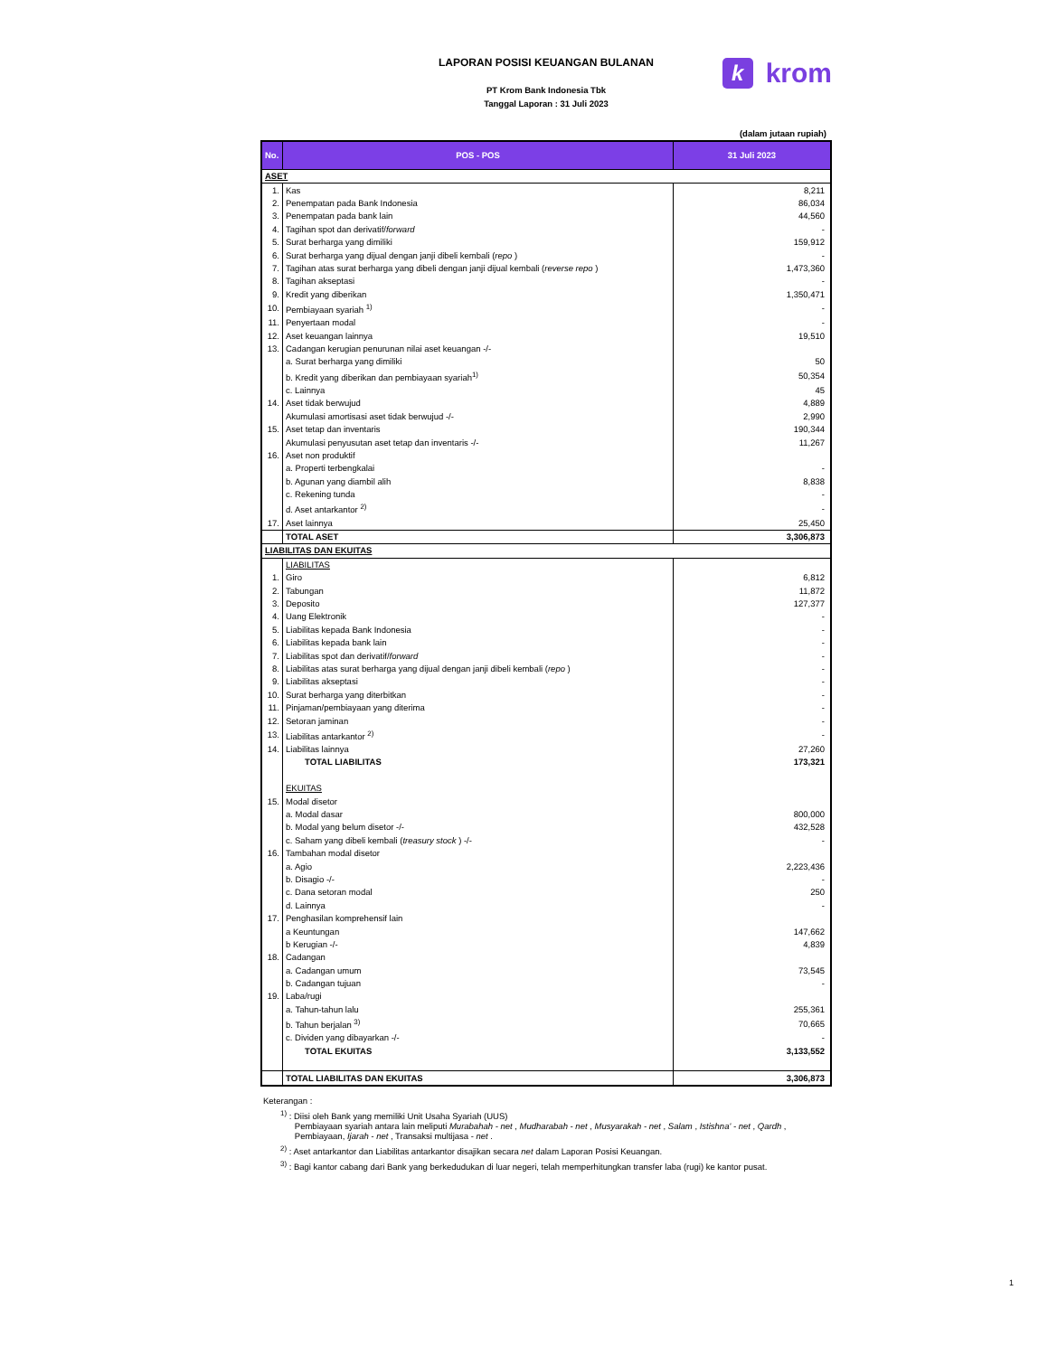kkrom
LAPORAN POSISI KEUANGAN BULANAN
PT Krom Bank Indonesia Tbk
Tanggal Laporan : 31 Juli 2023
(dalam jutaan rupiah)
| No. | POS - POS | 31 Juli 2023 |
| --- | --- | --- |
| ASET | | |
| 1. | Kas | 8,211 |
| 2. | Penempatan pada Bank Indonesia | 86,034 |
| 3. | Penempatan pada bank lain | 44,560 |
| 4. | Tagihan spot dan derivatif/ forward | - |
| 5. | Surat berharga yang dimiliki | 159,912 |
| 6. | Surat berharga yang dijual dengan janji dibeli kembali ( repo ) | - |
| 7. | Tagihan atas surat berharga yang dibeli dengan janji dijual kembali ( reverse repo ) | 1,473,360 |
| 8. | Tagihan akseptasi | - |
| 9. | Kredit yang diberikan | 1,350,471 |
| 10. | Pembiayaan syariah <sup>1)</sup> | - |
| 11. | Penyertaan modal | - |
| 12. | Aset keuangan lainnya | 19,510 |
| 13. | Cadangan kerugian penurunan nilai aset keuangan -/- | |
| | a. Surat berharga yang dimiliki | 50 |
| | b. Kredit yang diberikan dan pembiayaan syariah<sup>1)</sup> | 50,354 |
| | c. Lainnya | 45 |
| 14. | Aset tidak berwujud | 4,889 |
| | Akumulasi amortisasi aset tidak berwujud -/- | 2,990 |
| 15. | Aset tetap dan inventaris | 190,344 |
| | Akumulasi penyusutan aset tetap dan inventaris -/- | 11,267 |
| 16. | Aset non produktif | |
| | a. Properti terbengkalai | - |
| | b. Agunan yang diambil alih | 8,838 |
| | c. Rekening tunda | - |
| | d. Aset antarkantor <sup>2)</sup> | - |
| 17. | Aset lainnya | 25,450 |
| | TOTAL ASET | 3,306,873 |
| LIABILITAS DAN EKUITAS | | |
| | LIABILITAS | |
| 1. | Giro | 6,812 |
| 2. | Tabungan | 11,872 |
| 3. | Deposito | 127,377 |
| 4. | Uang Elektronik | - |
| 5. | Liabilitas kepada Bank Indonesia | - |
| 6. | Liabilitas kepada bank lain | - |
| 7. | Liabilitas spot dan derivatif/ forward | - |
| 8. | Liabilitas atas surat berharga yang dijual dengan janji dibeli kembali ( repo ) | - |
| 9. | Liabilitas akseptasi | - |
| 10. | Surat berharga yang diterbitkan | - |
| 11. | Pinjaman/pembiayaan yang diterima | - |
| 12. | Setoran jaminan | - |
| 13. | Liabilitas antarkantor <sup>2)</sup> | - |
| 14. | Liabilitas lainnya | 27,260 |
| | TOTAL LIABILITAS | 173,321 |
| | EKUITAS | |
| 15. | Modal disetor | |
| | a. Modal dasar | 800,000 |
| | b. Modal yang belum disetor -/- | 432,528 |
| | c. Saham yang dibeli kembali ( treasury stock ) -/- | - |
| 16. | Tambahan modal disetor | |
| | a. Agio | 2,223,436 |
| | b. Disagio -/- | - |
| | c. Dana setoran modal | 250 |
| | d. Lainnya | - |
| 17. | Penghasilan komprehensif lain | |
| | a Keuntungan | 147,662 |
| | b Kerugian -/- | 4,839 |
| 18. | Cadangan | |
| | a. Cadangan umum | 73,545 |
| | b. Cadangan tujuan | - |
| 19. | Laba/rugi | |
| | a. Tahun-tahun lalu | 255,361 |
| | b. Tahun berjalan <sup>3)</sup> | 70,665 |
| | c. Dividen yang dibayarkan -/- | - |
| | TOTAL EKUITAS | 3,133,552 |
| | TOTAL LIABILITAS DAN EKUITAS | 3,306,873 |
Keterangan :
<sup>1)</sup> : Diisi oleh Bank yang memiliki Unit Usaha Syariah (UUS)
Pembiayaan syariah antara lain meliputi Murabahah - net , Mudharabah - net , Musyarakah - net , Salam , Istishna' - net , Qardh ,
Pembiayaan, Ijarah - net , Transaksi multijasa - net .
<sup>2)</sup> : Aset antarkantor dan Liabilitas antarkantor disajikan secara net dalam Laporan Posisi Keuangan.
<sup>3)</sup> : Bagi kantor cabang dari Bank yang berkedudukan di luar negeri, telah memperhitungkan transfer laba (rugi) ke kantor pusat.
1